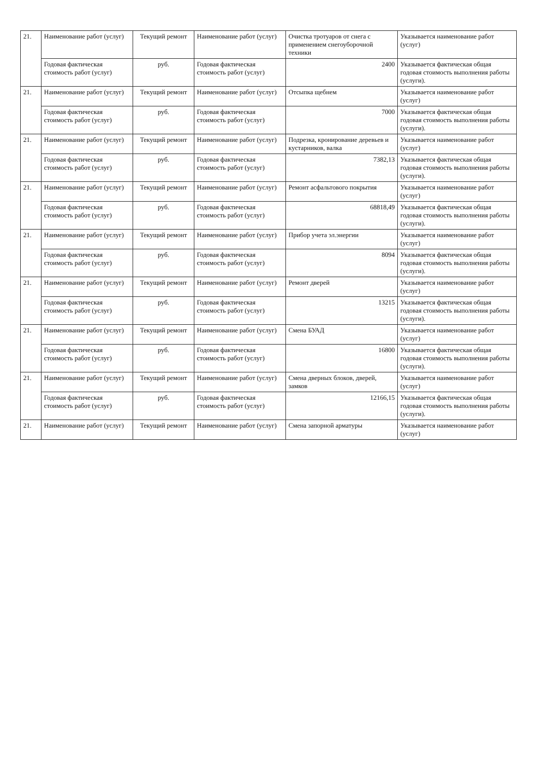| 21. | Наименование работ (услуг) | Текущий ремонт | Наименование работ (услуг) | Очистка тротуаров от снега с применением снегоуборочной техники | Указывается наименование работ (услуг) |
| | Годовая фактическая стоимость работ (услуг) | руб. | Годовая фактическая стоимость работ (услуг) | 2400 | Указывается фактическая общая годовая стоимость выполнения работы (услуги). |
| 21. | Наименование работ (услуг) | Текущий ремонт | Наименование работ (услуг) | Отсыпка щебнем | Указывается наименование работ (услуг) |
| | Годовая фактическая стоимость работ (услуг) | руб. | Годовая фактическая стоимость работ (услуг) | 7000 | Указывается фактическая общая годовая стоимость выполнения работы (услуги). |
| 21. | Наименование работ (услуг) | Текущий ремонт | Наименование работ (услуг) | Подрезка, кронирование деревьев и кустарников, валка | Указывается наименование работ (услуг) |
| | Годовая фактическая стоимость работ (услуг) | руб. | Годовая фактическая стоимость работ (услуг) | 7382,13 | Указывается фактическая общая годовая стоимость выполнения работы (услуги). |
| 21. | Наименование работ (услуг) | Текущий ремонт | Наименование работ (услуг) | Ремонт асфальтового покрытия | Указывается наименование работ (услуг) |
| | Годовая фактическая стоимость работ (услуг) | руб. | Годовая фактическая стоимость работ (услуг) | 68818,49 | Указывается фактическая общая годовая стоимость выполнения работы (услуги). |
| 21. | Наименование работ (услуг) | Текущий ремонт | Наименование работ (услуг) | Прибор учета эл.энергии | Указывается наименование работ (услуг) |
| | Годовая фактическая стоимость работ (услуг) | руб. | Годовая фактическая стоимость работ (услуг) | 8094 | Указывается фактическая общая годовая стоимость выполнения работы (услуги). |
| 21. | Наименование работ (услуг) | Текущий ремонт | Наименование работ (услуг) | Ремонт дверей | Указывается наименование работ (услуг) |
| | Годовая фактическая стоимость работ (услуг) | руб. | Годовая фактическая стоимость работ (услуг) | 13215 | Указывается фактическая общая годовая стоимость выполнения работы (услуги). |
| 21. | Наименование работ (услуг) | Текущий ремонт | Наименование работ (услуг) | Смена БУАД | Указывается наименование работ (услуг) |
| | Годовая фактическая стоимость работ (услуг) | руб. | Годовая фактическая стоимость работ (услуг) | 16800 | Указывается фактическая общая годовая стоимость выполнения работы (услуги). |
| 21. | Наименование работ (услуг) | Текущий ремонт | Наименование работ (услуг) | Смена дверных блоков, дверей, замков | Указывается наименование работ (услуг) |
| | Годовая фактическая стоимость работ (услуг) | руб. | Годовая фактическая стоимость работ (услуг) | 12166,15 | Указывается фактическая общая годовая стоимость выполнения работы (услуги). |
| 21. | Наименование работ (услуг) | Текущий ремонт | Наименование работ (услуг) | Смена запорной арматуры | Указывается наименование работ (услуг) |